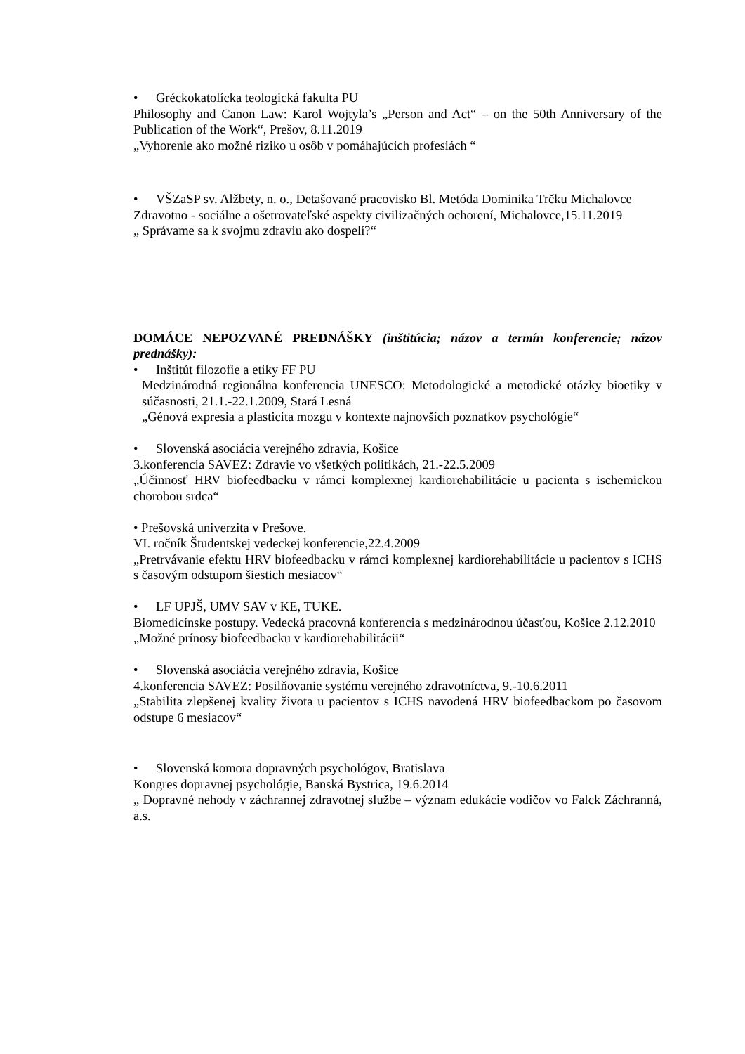• Gréckokatolícka teologická fakulta PU
Philosophy and Canon Law: Karol Wojtyla’s „Person and Act“ – on the 50th Anniversary of the Publication of the Work“, Prešov, 8.11.2019
„Vyhorenie ako možné riziko u osôb v pomáhajúcich profesiách “
• VŠZaSP sv. Alžbety, n. o., Detašované pracovisko Bl. Metóda Dominika Trčku Michalovce
Zdravotno - sociálne a ošetrovateľské aspekty civilizačných ochorení, Michalovce,15.11.2019
„ Správame sa k svojmu zdraviu ako dospelí?“
DOMÁCE NEPOZVANÉ PREDNÁŠKY (inštitúcia; názov a termín konferencie; názov prednášky):
• Inštitút filozofie a etiky FF PU
Medzinárodná regionálna konferencia UNESCO: Metodologické a metodické otázky bioetiky v súčasnosti, 21.1.-22.1.2009, Stará Lesná
„Génová expresia a plasticita mozgu v kontexte najnovších poznatkov psychológie“
• Slovenská asociácia verejného zdravia, Košice
3.konferencia SAVEZ: Zdravie vo všetkých politikách, 21.-22.5.2009
„Účinnosť HRV biofeedbacku v rámci komplexnej kardiorehabilitácie u pacienta s ischemickou chorobou srdca“
• Prešovská univerzita v Prešove.
VI. ročník Študentskej vedeckej konferencie,22.4.2009
„Pretrvávanie efektu HRV biofeedbacku v rámci komplexnej kardiorehabilitácie u pacientov s ICHS s časovým odstupom šiestich mesiacov“
• LF UPJŠ, UMV SAV v KE, TUKE.
Biomedicínske postupy. Vedecká pracovná konferencia s medzinárodnou účasťou, Košice 2.12.2010
„Možné prínosy biofeedbacku v kardiorehabilitácii“
• Slovenská asociácia verejného zdravia, Košice
4.konferencia SAVEZ: Posilňovanie systému verejného zdravotníctva, 9.-10.6.2011
„Stabilita zlepšenej kvality života u pacientov s ICHS navodená HRV biofeedbackom po časovom odstupe 6 mesiacov“
• Slovenská komora dopravných psychológov, Bratislava
Kongres dopravnej psychológie, Banská Bystrica, 19.6.2014
„ Dopravné nehody v záchrannej zdravotnej službe – význam edukácie vodičov vo Falck Záchranná, a.s.